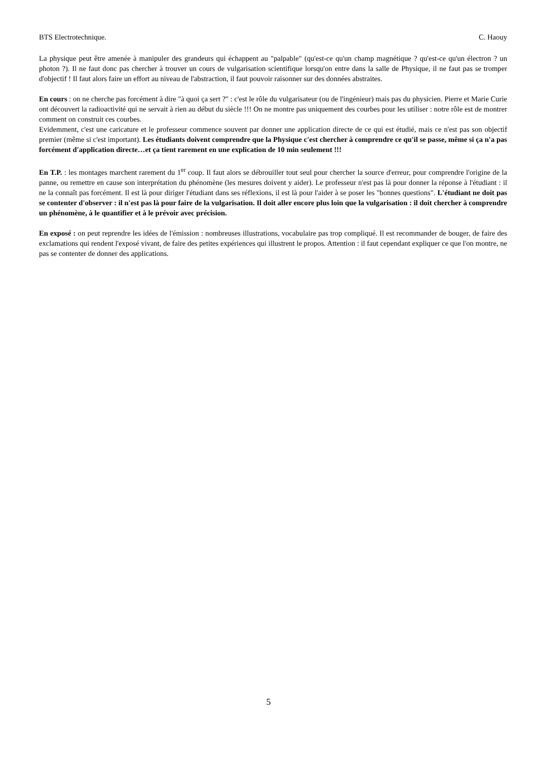BTS Electrotechnique. C. Haouy
La physique peut être amenée à manipuler des grandeurs qui échappent au "palpable" (qu'est-ce qu'un champ magnétique ? qu'est-ce qu'un électron ? un photon ?). Il ne faut donc pas chercher à trouver un cours de vulgarisation scientifique lorsqu'on entre dans la salle de Physique, il ne faut pas se tromper d'objectif ! Il faut alors faire un effort au niveau de l'abstraction, il faut pouvoir raisonner sur des données abstraites.
En cours : on ne cherche pas forcément à dire "à quoi ça sert ?" : c'est le rôle du vulgarisateur (ou de l'ingénieur) mais pas du physicien. Pierre et Marie Curie ont découvert la radioactivité qui ne servait à rien au début du siècle !!! On ne montre pas uniquement des courbes pour les utiliser : notre rôle est de montrer comment on construit ces courbes.
Evidemment, c'est une caricature et le professeur commence souvent par donner une application directe de ce qui est étudié, mais ce n'est pas son objectif premier (même si c'est important). Les étudiants doivent comprendre que la Physique c'est chercher à comprendre ce qu'il se passe, même si ça n'a pas forcément d'application directe…et ça tient rarement en une explication de 10 min seulement !!!
En T.P. : les montages marchent rarement du 1<sup>er</sup> coup. Il faut alors se débrouiller tout seul pour chercher la source d'erreur, pour comprendre l'origine de la panne, ou remettre en cause son interprétation du phénomène (les mesures doivent y aider). Le professeur n'est pas là pour donner la réponse à l'étudiant : il ne la connaît pas forcément. Il est là pour diriger l'étudiant dans ses réflexions, il est là pour l'aider à se poser les "bonnes questions". L'étudiant ne doit pas se contenter d'observer : il n'est pas là pour faire de la vulgarisation. Il doit aller encore plus loin que la vulgarisation : il doit chercher à comprendre un phénomène, à le quantifier et à le prévoir avec précision.
En exposé : on peut reprendre les idées de l'émission : nombreuses illustrations, vocabulaire pas trop compliqué. Il est recommander de bouger, de faire des exclamations qui rendent l'exposé vivant, de faire des petites expériences qui illustrent le propos. Attention : il faut cependant expliquer ce que l'on montre, ne pas se contenter de donner des applications.
5